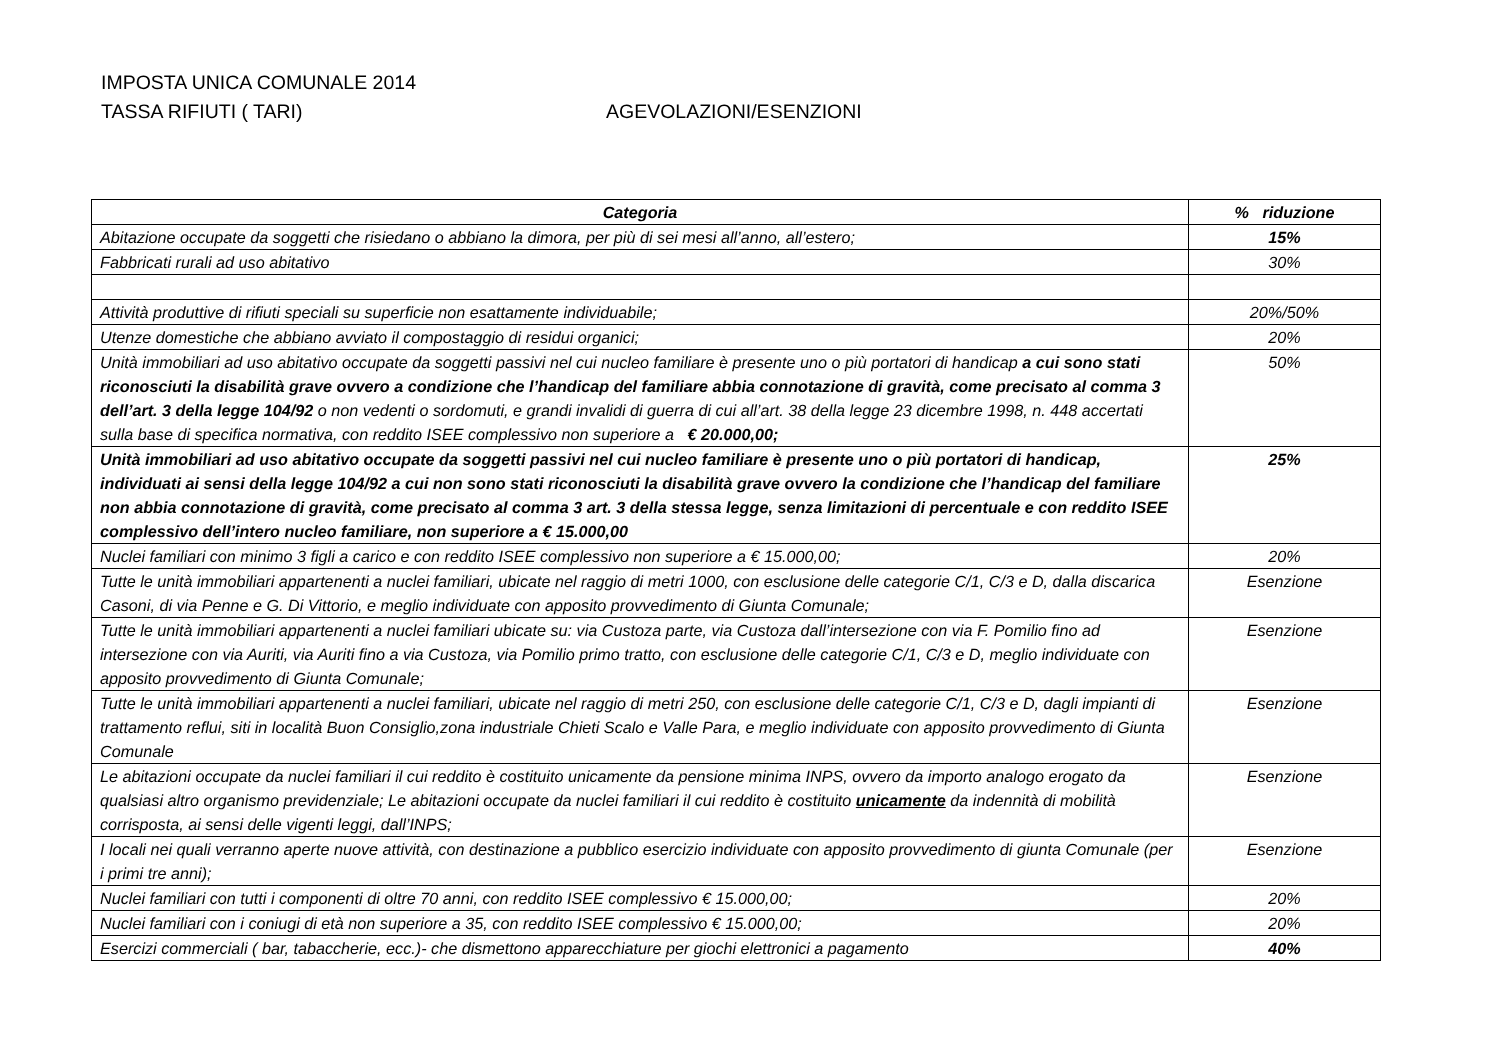IMPOSTA UNICA COMUNALE 2014
TASSA RIFIUTI ( TARI) AGEVOLAZIONI/ESENZIONI
| Categoria | % riduzione |
| --- | --- |
| Abitazione occupate da soggetti che risiedano o abbiano la dimora, per più di sei mesi all’anno, all’estero; | 15% |
| Fabbricati rurali ad uso abitativo | 30% |
| Attività produttive di rifiuti speciali su superficie non esattamente individuabile; | 20%/50% |
| Utenze domestiche che abbiano avviato il compostaggio di residui organici; | 20% |
| Unità immobiliari ad uso abitativo occupate da soggetti passivi nel cui nucleo familiare è presente uno o più portatori di handicap a cui sono stati riconosciuti la disabilità grave ovvero a condizione che l’handicap del familiare abbia connotazione di gravità, come precisato al comma 3 dell’art. 3 della legge 104/92 o non vedenti o sordomuti, e grandi invalidi di guerra di cui all’art. 38 della legge 23 dicembre 1998, n. 448 accertati sulla base di specifica normativa, con reddito ISEE complessivo non superiore a € 20.000,00; | 50% |
| Unità immobiliari ad uso abitativo occupate da soggetti passivi nel cui nucleo familiare è presente uno o più portatori di handicap, individuati ai sensi della legge 104/92 a cui non sono stati riconosciuti la disabilità grave ovvero la condizione che l’handicap del familiare non abbia connotazione di gravità, come precisato al comma 3 art. 3 della stessa legge, senza limitazioni di percentuale e con reddito ISEE complessivo dell’intero nucleo familiare, non superiore a € 15.000,00 | 25% |
| Nuclei familiari con minimo 3 figli a carico e con reddito ISEE complessivo non superiore a € 15.000,00; | 20% |
| Tutte le unità immobiliari appartenenti a nuclei familiari, ubicate nel raggio di metri 1000, con esclusione delle categorie C/1, C/3 e D, dalla discarica Casoni, di via Penne e G. Di Vittorio, e meglio individuate con apposito provvedimento di Giunta Comunale; | Esenzione |
| Tutte le unità immobiliari appartenenti a nuclei familiari ubicate su: via Custoza parte, via Custoza dall’intersezione con via F. Pomilio fino ad intersezione con via Auriti, via Auriti fino a via Custoza, via Pomilio primo tratto, con esclusione delle categorie C/1, C/3 e D, meglio individuate con apposito provvedimento di Giunta Comunale; | Esenzione |
| Tutte le unità immobiliari appartenenti a nuclei familiari, ubicate nel raggio di metri 250, con esclusione delle categorie C/1, C/3 e D, dagli impianti di trattamento reflui, siti in località Buon Consiglio,zona industriale Chieti Scalo e Valle Para, e meglio individuate con apposito provvedimento di Giunta Comunale | Esenzione |
| Le abitazioni occupate da nuclei familiari il cui reddito è costituito unicamente da pensione minima INPS, ovvero da importo analogo erogato da qualsiasi altro organismo previdenziale; Le abitazioni occupate da nuclei familiari il cui reddito è costituito unicamente da indennità di mobilità corrisposta, ai sensi delle vigenti leggi, dall’INPS; | Esenzione |
| I locali nei quali verranno aperte nuove attività, con destinazione a pubblico esercizio individuate con apposito provvedimento di giunta Comunale (per i primi tre anni); | Esenzione |
| Nuclei familiari con tutti i componenti di oltre 70 anni, con reddito ISEE complessivo € 15.000,00; | 20% |
| Nuclei familiari con i coniugi di età non superiore a 35, con reddito ISEE complessivo € 15.000,00; | 20% |
| Esercizi commerciali ( bar, tabaccherie, ecc.)- che dismettono apparecchiature per giochi elettronici a pagamento | 40% |